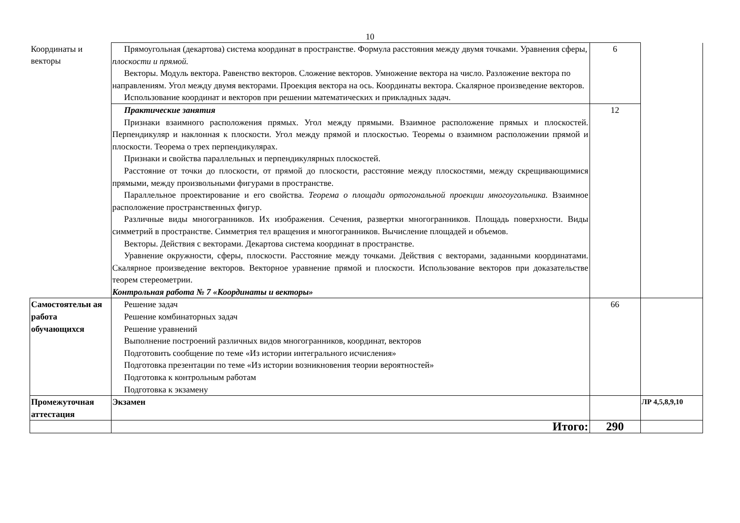10
| Координаты и векторы | Прямоугольная (декартова) система координат в пространстве. Формула расстояния между двумя точками. Уравнения сферы, плоскости и прямой. Векторы. Модуль вектора. Равенство векторов. Сложение векторов. Умножение вектора на число. Разложение вектора по направлениям. Угол между двумя векторами. Проекция вектора на ось. Координаты вектора. Скалярное произведение векторов. Использование координат и векторов при решении математических и прикладных задач. | 6 | |
| | Практические занятия Признаки взаимного расположения прямых. Угол между прямыми. Взаимное расположение прямых и плоскостей. Перпендикуляр и наклонная к плоскости. Угол между прямой и плоскостью. Теоремы о взаимном расположении прямой и плоскости. Теорема о трех перпендикулярах. Признаки и свойства параллельных и перпендикулярных плоскостей. Расстояние от точки до плоскости, от прямой до плоскости, расстояние между плоскостями, между скрещивающимися прямыми, между произвольными фигурами в пространстве. Параллельное проектирование и его свойства. Теорема о площади ортогональной проекции многоугольника. Взаимное расположение пространственных фигур. Различные виды многогранников. Их изображения. Сечения, развертки многогранников. Площадь поверхности. Виды симметрий в пространстве. Симметрия тел вращения и многогранников. Вычисление площадей и объемов. Векторы. Действия с векторами. Декартова система координат в пространстве. Уравнение окружности, сферы, плоскости. Расстояние между точками. Действия с векторами, заданными координатами. Скалярное произведение векторов. Векторное уравнение прямой и плоскости. Использование векторов при доказательстве теорем стереометрии. Контрольная работа № 7 «Координаты и векторы» | 12 | |
| Самостоятельн ая работа обучающихся | Решение задач Решение комбинаторных задач Решение уравнений Выполнение построений различных видов многогранников, координат, векторов Подготовить сообщение по теме «Из истории интегрального исчисления» Подготовка презентации по теме «Из истории возникновения теории вероятностей» Подготовка к контрольным работам Подготовка к экзамену | 66 | |
| Промежуточная аттестация | Экзамен | | ЛР 4,5,8,9,10 |
| | Итого: | 290 | |